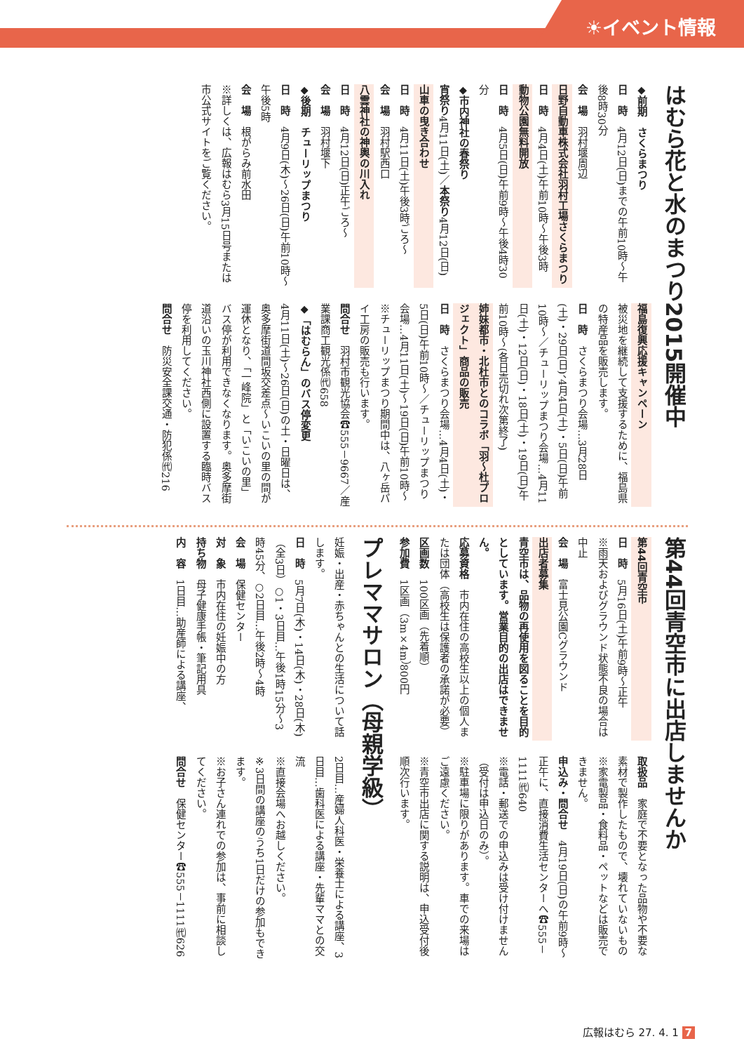☀イベント情報
はむら花と水のまつり2015開催中
◆前期　さくらまつり
日　時　4月12日(日)までの午前10時～午後8時30分
会　場　羽村堰周辺
日野自動車株式会社羽村工場さくらまつり
日　時　4月4日(土)午前10時～午後3時
動物公園無料開放
日　時　4月5日(日)午前9時～午後4時30分
◆市内神社の春祭り
宵祭り4月11日(土)／本祭り4月12日(日)
山車の曳き合わせ
日　時　4月11日(土)午後3時ごろ～
会　場　羽村駅西口
八雲神社の神輿の川入れ
日　時　4月12日(日)正午ごろ～
会　場　羽村堰下
◆後期　チューリップまつり
日　時　4月9日(木)～26日(日)午前10時～午後5時
会　場　根がらみ前水田
※詳しくは、広報はむら3月15日号または市公式サイトをご覧ください。
福島復興応援キャンペーン
被災地を継続して支援するために、福島県の特産品を販売します。
日　時　さくらまつり会場…3月28日(土)・29日(日)、4月4日(土)・5日(日)午前10時～／チューリップまつり会場…4月11日(土)・12日(日)・18日(土)・19日(日)午前10時～(各日売切れ次第終了)
姉妹都市・北杜市とのコラボ「羽～杜プロジェクト」商品の販売
日　時　さくらまつり会場…4月4日(土)・5日(日)午前10時～／チューリップまつり会場…4月11日(土)～19日(日)午前10時～
※チューリップまつり期間中は、八ヶ岳パイ工房の販売も行います。
問合せ　羽村市観光協会☎555－9667／産業課商工観光係㈹658
◆「はむらん」のバス停変更
4月11日(土)～26日(日)の土・日曜日は、奥多摩街道間坂交差点～いこいの里の間が運休となり、「一峰院」と「いこいの里」バス停が利用できなくなります。奥多摩街道沿いの玉川神社西側に設置する臨時バス停を利用してください。
問合せ　防災安全課交通・防犯係㈹216
第44回青空市に出店しませんか
第44回青空市
日　時　5月16日(土)午前9時～正午
※雨天およびグラウンド状態不良の場合は中止
会　場　富士見公園Cグラウンド
出店者募集
青空市は、品物の再使用を図ることを目的としています。営業目的の出店はできません。
応募資格　市内在住の高校生以上の個人または団体（高校生は保護者の承諾が必要）
区画数　100区画（先着順）
参加費　1区画（3m×4m）800円
取扱品　家庭で不要となった品物や不要な素材で製作したもので、壊れていないもの
※家電製品・食料品・ペットなどは販売できません。
申込み・問合せ　4月19日(日)の午前9時～正午に、直接消費生活センターへ☎555－1111㈹640
※電話・郵送での申込みは受け付けません（受付は申込日のみ）。
※駐車場に限りがあります。車での来場はご遠慮ください。
※青空市出店に関する説明は、申込受付後順次行います。
プレママサロン（母親学級）
妊娠・出産・赤ちゃんとの生活について話します。
日　時　5月7日(木)・14日(木)・28日(木)（全3日）○1・3日目…午後1時15分～3時45分、○2日目…午後2時～4時
会　場　保健センター
対　象　市内在住の妊娠中の方
持ち物　母子健康手帳・筆記用具
内　容　1日目…助産師による講座、
2日目…産婦人科医・栄養士による講座、3日目…歯科医による講座・先輩ママとの交流
※直接会場へお越しください。
※3日間の講座のうち1日だけの参加もできます。
※お子さん連れでの参加は、事前に相談してください。
問合せ　保健センター☎555－1111㈹626
広報はむら 27. 4. 1 7